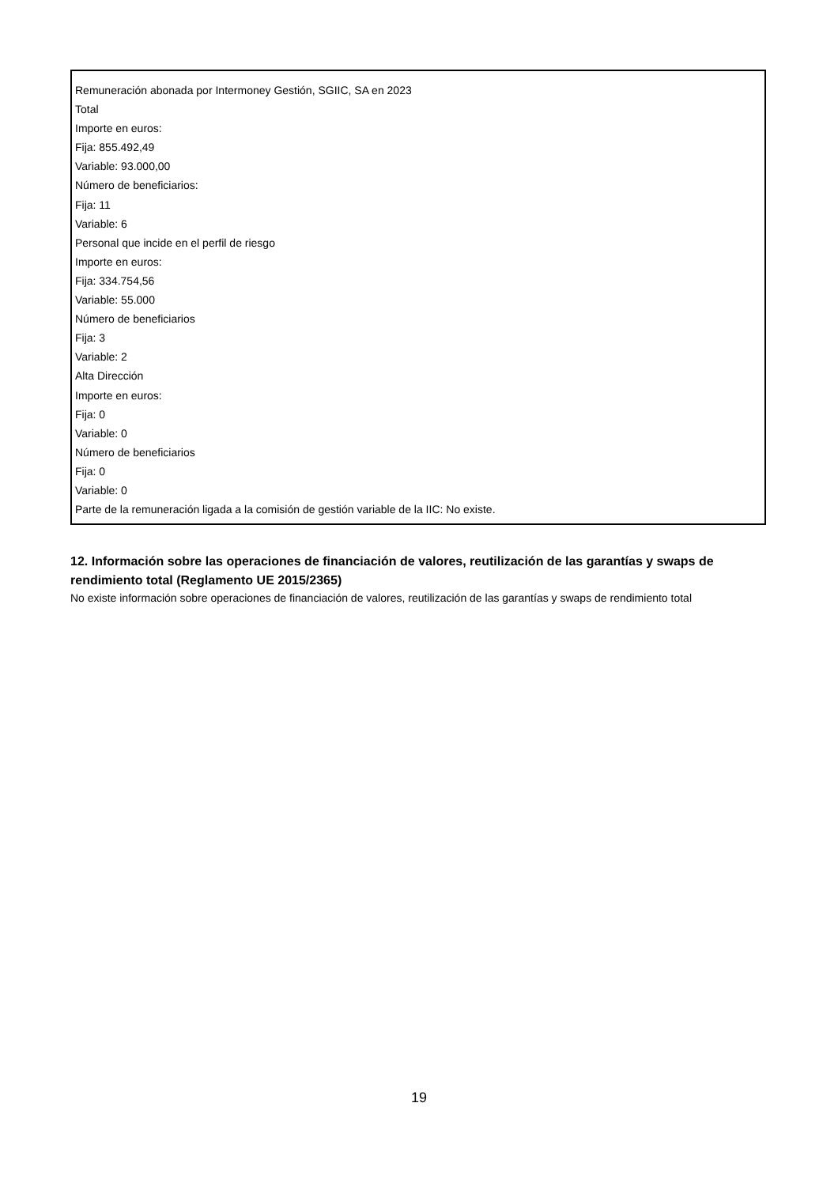Remuneración abonada por Intermoney Gestión, SGIIC, SA en 2023
Total
Importe en euros:
Fija: 855.492,49
Variable: 93.000,00
Número de beneficiarios:
Fija: 11
Variable: 6
Personal que incide en el perfil de riesgo
Importe en euros:
Fija: 334.754,56
Variable: 55.000
Número de beneficiarios
Fija: 3
Variable: 2
Alta Dirección
Importe en euros:
Fija: 0
Variable: 0
Número de beneficiarios
Fija: 0
Variable: 0
Parte de la remuneración ligada a la comisión de gestión variable de la IIC: No existe.
12. Información sobre las operaciones de financiación de valores, reutilización de las garantías y swaps de rendimiento total (Reglamento UE 2015/2365)
No existe información sobre operaciones de financiación de valores, reutilización de las garantías y swaps de rendimiento total
19